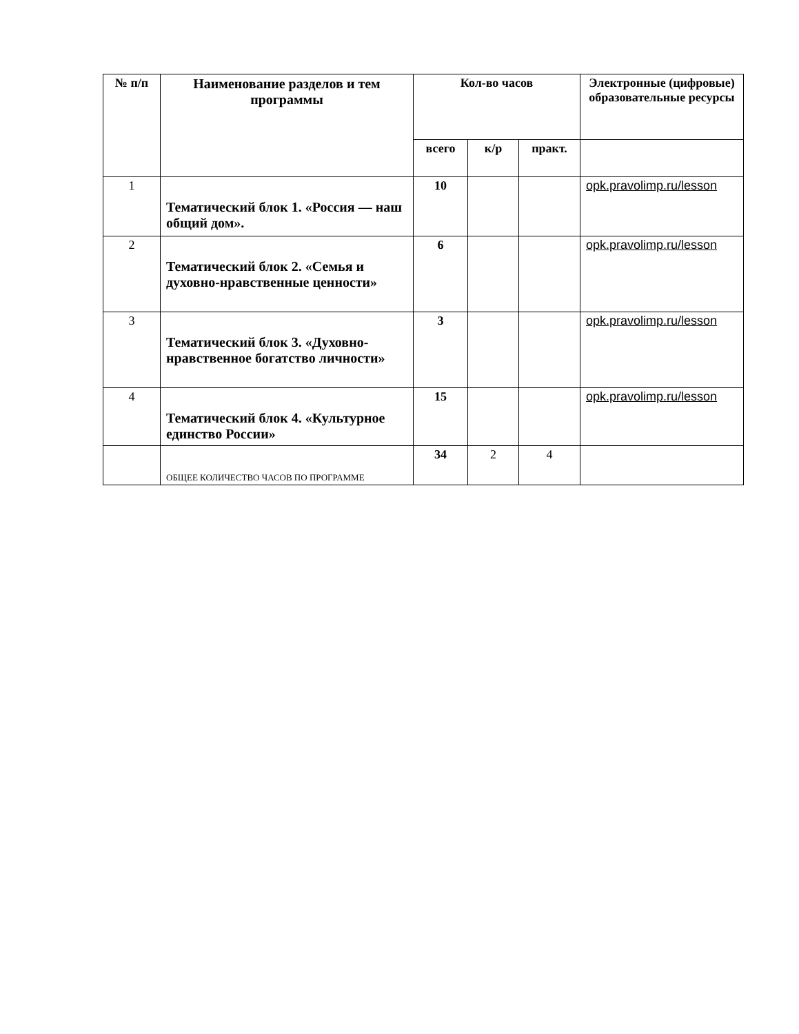| № п/п | Наименование разделов и тем программы | Кол-во часов | | | Электронные (цифровые) образовательные ресурсы |
| --- | --- | --- | --- | --- | --- |
| | | всего | к/р | практ. | |
| 1 | Тематический блок 1. «Россия — наш общий дом». | 10 | | | opk.pravolimp.ru/lesson |
| 2 | Тематический блок 2. «Семья и духовно-нравственные ценности» | 6 | | | opk.pravolimp.ru/lesson |
| 3 | Тематический блок 3. «Духовно-нравственное богатство личности» | 3 | | | opk.pravolimp.ru/lesson |
| 4 | Тематический блок 4. «Культурное единство России» | 15 | | | opk.pravolimp.ru/lesson |
| | ОБЩЕЕ КОЛИЧЕСТВО ЧАСОВ ПО ПРОГРАММЕ | 34 | 2 | 4 | |